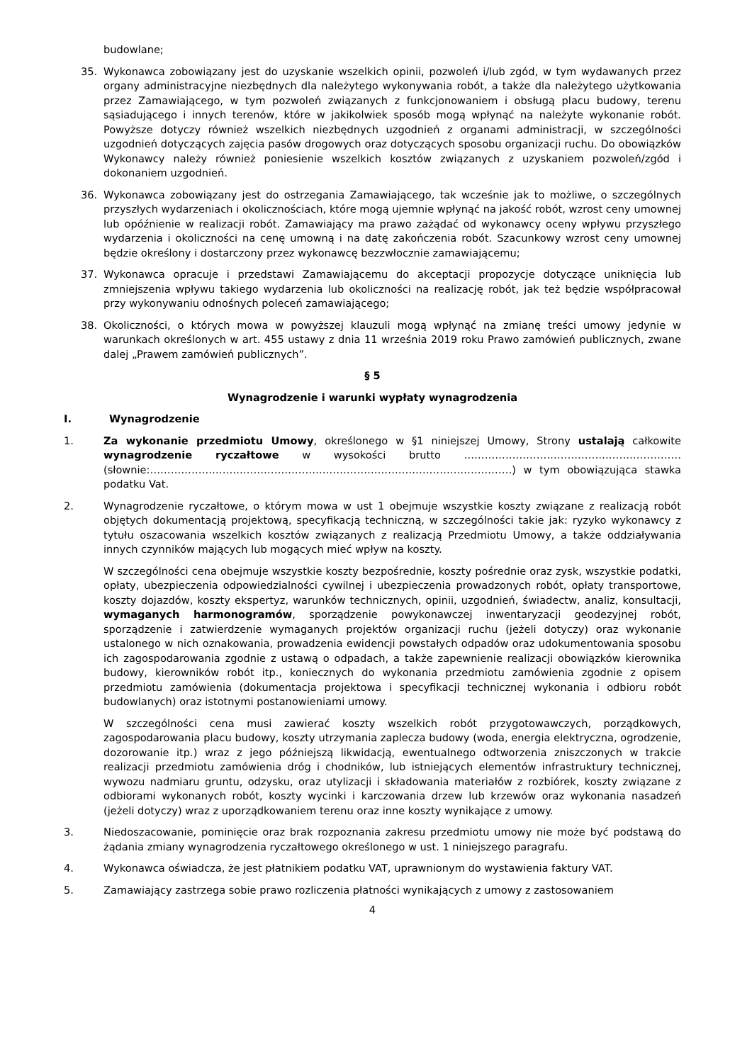budowlane;
35. Wykonawca zobowiązany jest do uzyskanie wszelkich opinii, pozwoleń i/lub zgód, w tym wydawanych przez organy administracyjne niezbędnych dla należytego wykonywania robót, a także dla należytego użytkowania przez Zamawiającego, w tym pozwoleń związanych z funkcjonowaniem i obsługą placu budowy, terenu sąsiadującego i innych terenów, które w jakikolwiek sposób mogą wpłynąć na należyte wykonanie robót. Powyższe dotyczy również wszelkich niezbędnych uzgodnień z organami administracji, w szczególności uzgodnień dotyczących zajęcia pasów drogowych oraz dotyczących sposobu organizacji ruchu. Do obowiązków Wykonawcy należy również poniesienie wszelkich kosztów związanych z uzyskaniem pozwoleń/zgód i dokonaniem uzgodnień.
36. Wykonawca zobowiązany jest do ostrzegania Zamawiającego, tak wcześnie jak to możliwe, o szczególnych przyszłych wydarzeniach i okolicznościach, które mogą ujemnie wpłynąć na jakość robót, wzrost ceny umownej lub opóźnienie w realizacji robót. Zamawiający ma prawo zażądać od wykonawcy oceny wpływu przyszłego wydarzenia i okoliczności na cenę umowną i na datę zakończenia robót. Szacunkowy wzrost ceny umownej będzie określony i dostarczony przez wykonawcę bezzwłocznie zamawiającemu;
37. Wykonawca opracuje i przedstawi Zamawiającemu do akceptacji propozycje dotyczące uniknięcia lub zmniejszenia wpływu takiego wydarzenia lub okoliczności na realizację robót, jak też będzie współpracował przy wykonywaniu odnośnych poleceń zamawiającego;
38. Okoliczności, o których mowa w powyższej klauzuli mogą wpłynąć na zmianę treści umowy jedynie w warunkach określonych w art. 455 ustawy z dnia 11 września 2019 roku Prawo zamówień publicznych, zwane dalej „Prawem zamówień publicznych”.
§ 5
Wynagrodzenie i warunki wypłaty wynagrodzenia
I. Wynagrodzenie
1. Za wykonanie przedmiotu Umowy, określonego w §1 niniejszej Umowy, Strony ustalają całkowite wynagrodzenie ryczałtowe w wysokości brutto ……………………………………………………… (słownie:……………………………………………………………………………………………) w tym obowiązująca stawka podatku Vat.
2. Wynagrodzenie ryczałtowe, o którym mowa w ust 1 obejmuje wszystkie koszty związane z realizacją robót objętych dokumentacją projektową, specyfikacją techniczną, w szczególności takie jak: ryzyko wykonawcy z tytułu oszacowania wszelkich kosztów związanych z realizacją Przedmiotu Umowy, a także oddziaływania innych czynników mających lub mogących mieć wpływ na koszty.
W szczególności cena obejmuje wszystkie koszty bezpośrednie, koszty pośrednie oraz zysk, wszystkie podatki, opłaty, ubezpieczenia odpowiedzialności cywilnej i ubezpieczenia prowadzonych robót, opłaty transportowe, koszty dojazdów, koszty ekspertyz, warunków technicznych, opinii, uzgodnień, świadectw, analiz, konsultacji, wymaganych harmonogramów, sporządzenie powykonawczej inwentaryzacji geodezyjnej robót, sporządzenie i zatwierdzenie wymaganych projektów organizacji ruchu (jeżeli dotyczy) oraz wykonanie ustalonego w nich oznakowania, prowadzenia ewidencji powstałych odpadów oraz udokumentowania sposobu ich zagospodarowania zgodnie z ustawą o odpadach, a także zapewnienie realizacji obowiązków kierownika budowy, kierowników robót itp., koniecznych do wykonania przedmiotu zamówienia zgodnie z opisem przedmiotu zamówienia (dokumentacja projektowa i specyfikacji technicznej wykonania i odbioru robót budowlanych) oraz istotnymi postanowieniami umowy.
W szczególności cena musi zawierać koszty wszelkich robót przygotowawczych, porządkowych, zagospodarowania placu budowy, koszty utrzymania zaplecza budowy (woda, energia elektryczna, ogrodzenie, dozorowanie itp.) wraz z jego późniejszą likwidacją, ewentualnego odtworzenia zniszczonych w trakcie realizacji przedmiotu zamówienia dróg i chodników, lub istniejących elementów infrastruktury technicznej, wywozu nadmiaru gruntu, odzysku, oraz utylizacji i składowania materiałów z rozbiórek, koszty związane z odbiorami wykonanych robót, koszty wycinki i karczowania drzew lub krzewów oraz wykonania nasadzeń (jeżeli dotyczy) wraz z uporządkowaniem terenu oraz inne koszty wynikające z umowy.
3. Niedoszacowanie, pominięcie oraz brak rozpoznania zakresu przedmiotu umowy nie może być podstawą do żądania zmiany wynagrodzenia ryczałtowego określonego w ust. 1 niniejszego paragrafu.
4. Wykonawca oświadcza, że jest płatnikiem podatku VAT, uprawnionym do wystawienia faktury VAT.
5. Zamawiający zastrzega sobie prawo rozliczenia płatności wynikających z umowy z zastosowaniem
4